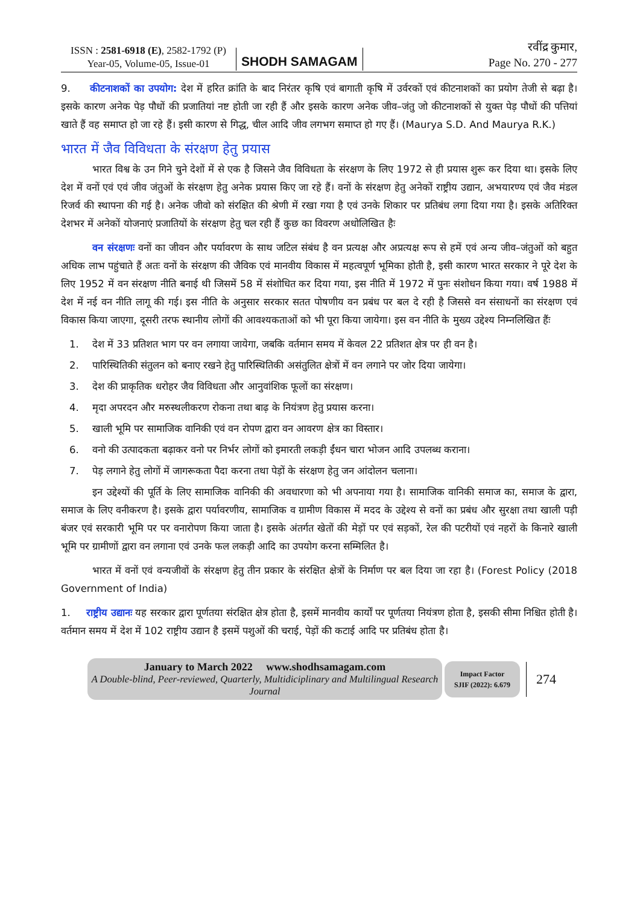ISSN : 2581-6918 (E), 2582-1792 (P)
Year-05, Volume-05, Issue-01
SHODH SAMAGAM
रवींद्र कुमार,
Page No. 270 - 277
9. कीटनाशकों का उपयोग: देश में हरित क्रांति के बाद निरंतर कृषि एवं बागाती कृषि में उर्वरकों एवं कीटनाशकों का प्रयोग तेजी से बढ़ा है। इसके कारण अनेक पेड़ पौधों की प्रजातियां नष्ट होती जा रही हैं और इसके कारण अनेक जीव–जंतु जो कीटनाशकों से युक्त पेड़ पौधों की पत्तियां खाते हैं वह समाप्त हो जा रहे हैं। इसी कारण से गिद्ध, चील आदि जीव लगभग समाप्त हो गए हैं। (Maurya S.D. And Maurya R.K.)
भारत में जैव विविधता के संरक्षण हेतु प्रयास
भारत विश्व के उन गिने चुने देशों में से एक है जिसने जैव विविधता के संरक्षण के लिए 1972 से ही प्रयास शुरू कर दिया था। इसके लिए देश में वनों एवं एवं जीव जंतुओं के संरक्षण हेतु अनेक प्रयास किए जा रहे हैं। वनों के संरक्षण हेतु अनेकों राष्ट्रीय उद्यान, अभयारण्य एवं जैव मंडल रिजर्व की स्थापना की गई है। अनेक जीवो को संरक्षित की श्रेणी में रखा गया है एवं उनके शिकार पर प्रतिबंध लगा दिया गया है। इसके अतिरिक्त देशभर में अनेकों योजनाएं प्रजातियों के संरक्षण हेतु चल रही हैं कुछ का विवरण अधोलिखित हैः
वन संरक्षणः वनों का जीवन और पर्यावरण के साथ जटिल संबंध है वन प्रत्यक्ष और अप्रत्यक्ष रूप से हमें एवं अन्य जीव–जंतुओं को बहुत अधिक लाभ पहुंचाते हैं अतः वनों के संरक्षण की जैविक एवं मानवीय विकास में महत्वपूर्ण भूमिका होती है, इसी कारण भारत सरकार ने पूरे देश के लिए 1952 में वन संरक्षण नीति बनाई थी जिसमें 58 में संशोधित कर दिया गया, इस नीति में 1972 में पुनः संशोधन किया गया। वर्ष 1988 में देश में नई वन नीति लागू की गई। इस नीति के अनुसार सरकार सतत पोषणीय वन प्रबंध पर बल दे रही है जिससे वन संसाधनों का संरक्षण एवं विकास किया जाएगा, दूसरी तरफ स्थानीय लोगों की आवश्यकताओं को भी पूरा किया जायेगा। इस वन नीति के मुख्य उद्देश्य निम्नलिखित हैंः
1. देश में 33 प्रतिशत भाग पर वन लगाया जायेगा, जबकि वर्तमान समय में केवल 22 प्रतिशत क्षेत्र पर ही वन है।
2. पारिस्थितिकी संतुलन को बनाए रखने हेतु पारिस्थितिकी असंतुलित क्षेत्रों में वन लगाने पर जोर दिया जायेगा।
3. देश की प्राकृतिक धरोहर जैव विविधता और आनुवांशिक फूलों का संरक्षण।
4. मृदा अपरदन और मरुस्थलीकरण रोकना तथा बाढ़ के नियंत्रण हेतु प्रयास करना।
5. खाली भूमि पर सामाजिक वानिकी एवं वन रोपण द्वारा वन आवरण क्षेत्र का विस्तार।
6. वनो की उत्पादकता बढ़ाकर वनो पर निर्भर लोगों को इमारती लकड़ी ईंधन चारा भोजन आदि उपलब्ध कराना।
7. पेड़ लगाने हेतु लोगों में जागरूकता पैदा करना तथा पेड़ों के संरक्षण हेतु जन आंदोलन चलाना।
इन उद्देश्यों की पूर्ति के लिए सामाजिक वानिकी की अवधारणा को भी अपनाया गया है। सामाजिक वानिकी समाज का, समाज के द्वारा, समाज के लिए वनीकरण है। इसके द्वारा पर्यावरणीय, सामाजिक व ग्रामीण विकास में मदद के उद्देश्य से वनों का प्रबंध और सुरक्षा तथा खाली पड़ी बंजर एवं सरकारी भूमि पर पर वनारोपण किया जाता है। इसके अंतर्गत खेतों की मेड़ों पर एवं सड़कों, रेल की पटरीयों एवं नहरों के किनारे खाली भूमि पर ग्रामीणों द्वारा वन लगाना एवं उनके फल लकड़ी आदि का उपयोग करना सम्मिलित है।
भारत में वनों एवं वन्यजीवों के संरक्षण हेतु तीन प्रकार के संरक्षित क्षेत्रों के निर्माण पर बल दिया जा रहा है। (Forest Policy (2018 Government of India)
1. राष्ट्रीय उद्यानः यह सरकार द्वारा पूर्णतया संरक्षित क्षेत्र होता है, इसमें मानवीय कार्यों पर पूर्णतया नियंत्रण होता है, इसकी सीमा निश्चित होती है। वर्तमान समय में देश में 102 राष्ट्रीय उद्यान है इसमें पशुओं की चराई, पेड़ों की कटाई आदि पर प्रतिबंध होता है।
January to March 2022 www.shodhsamagam.com
A Double-blind, Peer-reviewed, Quarterly, Multidiciplinary and Multilingual Research Journal
Impact Factor
SJIF (2022): 6.679
274